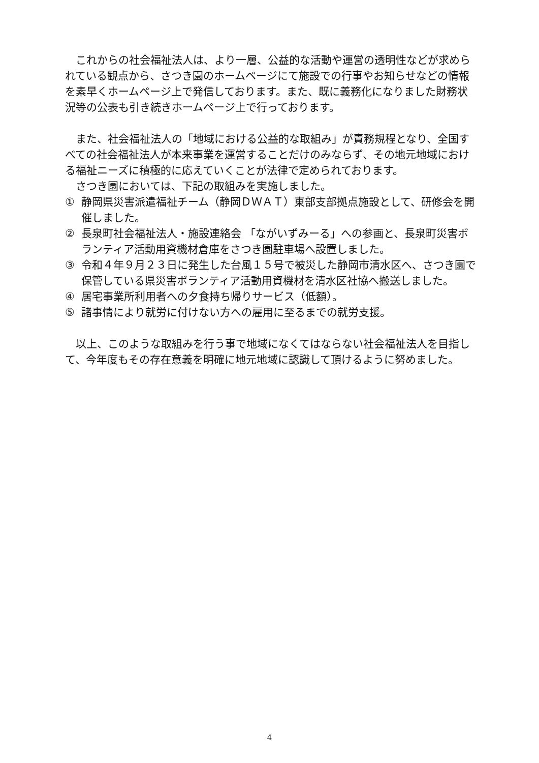これからの社会福祉法人は、より一層、公益的な活動や運営の透明性などが求められている観点から、さつき園のホームページにて施設での行事やお知らせなどの情報を素早くホームページ上で発信しております。また、既に義務化になりました財務状況等の公表も引き続きホームページ上で行っております。
また、社会福祉法人の「地域における公益的な取組み」が責務規程となり、全国すべての社会福祉法人が本来事業を運営することだけのみならず、その地元地域における福祉ニーズに積極的に応えていくことが法律で定められております。
さつき園においては、下記の取組みを実施しました。
① 静岡県災害派遣福祉チーム（静岡ＤＷＡＴ）東部支部拠点施設として、研修会を開催しました。
② 長泉町社会福祉法人・施設連絡会 「ながいずみーる」への参画と、長泉町災害ボランティア活動用資機材倉庫をさつき園駐車場へ設置しました。
③ 令和４年９月２３日に発生した台風１５号で被災した静岡市清水区へ、さつき園で保管している県災害ボランティア活動用資機材を清水区社協へ搬送しました。
④ 居宅事業所利用者への夕食持ち帰りサービス（低額）。
⑤ 諸事情により就労に付けない方への雇用に至るまでの就労支援。
以上、このような取組みを行う事で地域になくてはならない社会福祉法人を目指して、今年度もその存在意義を明確に地元地域に認識して頂けるように努めました。
4